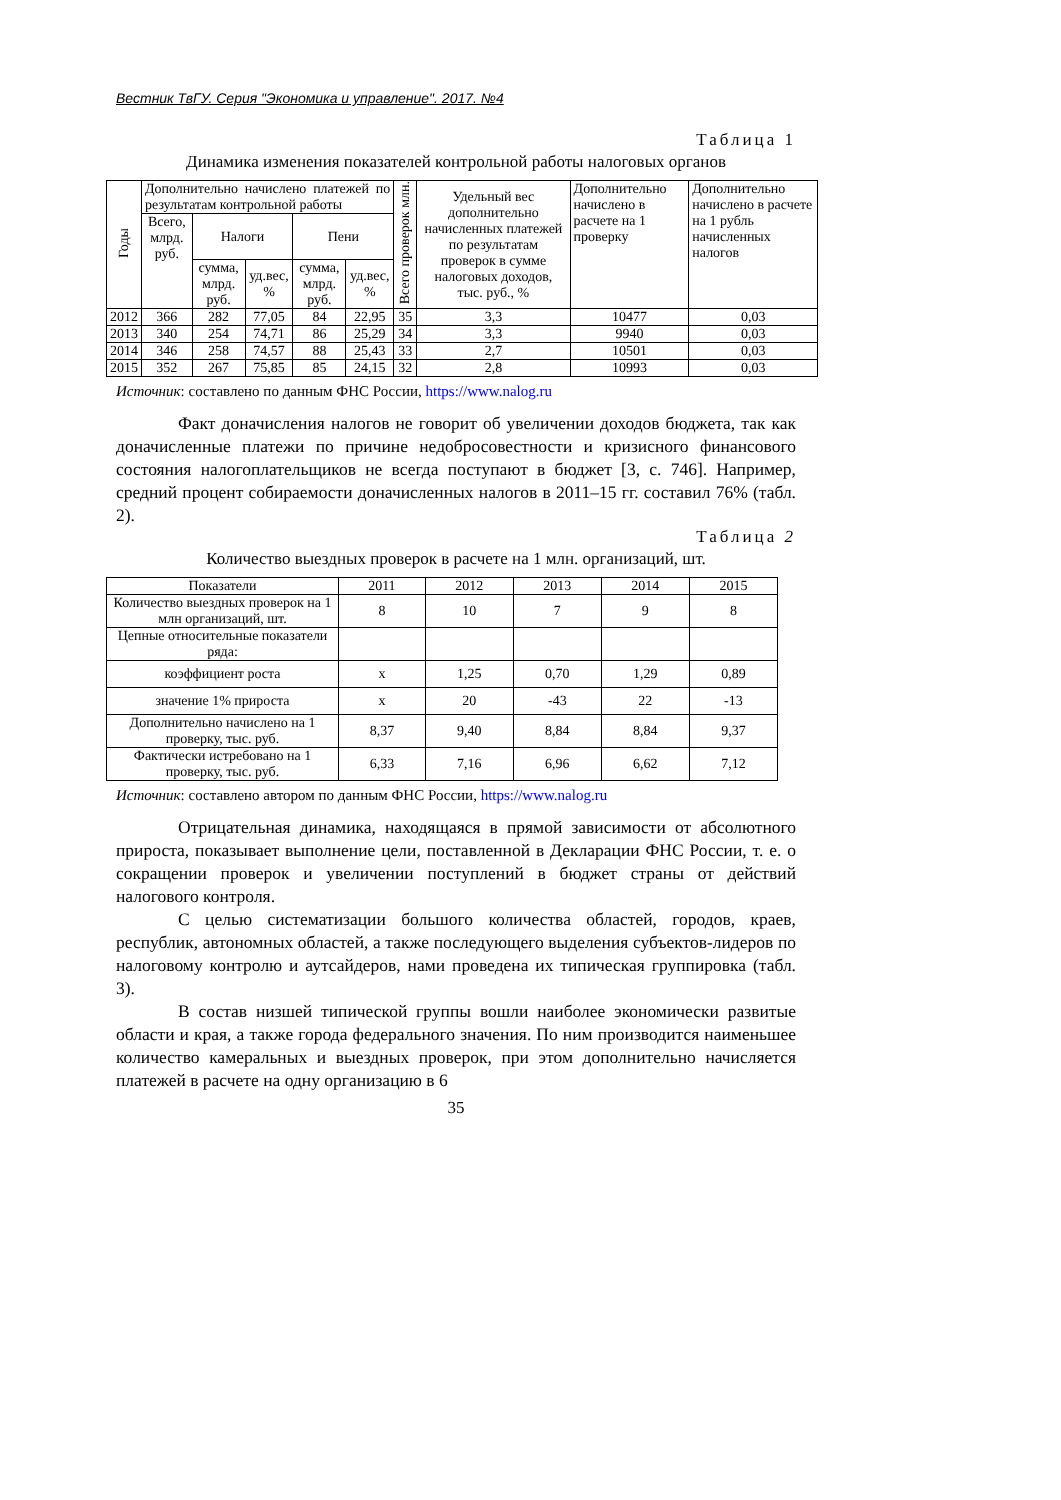Вестник ТвГУ. Серия "Экономика и управление". 2017. №4
Таблица 1
Динамика изменения показателей контрольной работы налоговых органов
| Годы | Дополнительно начислено платежей по результатам контрольной работы | | | | | Всего проверок млн. | Удельный вес дополнительно начисленных платежей по результатам проверок в сумме налоговых доходов, тыс. руб., % | Дополнительно начислено в расчете на 1 проверку | Дополнительно начислено в расчете на 1 рубль начисленных налогов |
| --- | --- | --- | --- | --- | --- | --- | --- | --- | --- |
| | Всего, млрд. руб. | Налоги | | Пени | | | | | |
| | | сумма, млрд. руб. | уд.вес, % | сумма, млрд. руб. | уд.вес, % | | | | |
| 2012 | 366 | 282 | 77,05 | 84 | 22,95 | 35 | 3,3 | 10477 | 0,03 |
| 2013 | 340 | 254 | 74,71 | 86 | 25,29 | 34 | 3,3 | 9940 | 0,03 |
| 2014 | 346 | 258 | 74,57 | 88 | 25,43 | 33 | 2,7 | 10501 | 0,03 |
| 2015 | 352 | 267 | 75,85 | 85 | 24,15 | 32 | 2,8 | 10993 | 0,03 |
Источник: составлено по данным ФНС России, https://www.nalog.ru
Факт доначисления налогов не говорит об увеличении доходов бюджета, так как доначисленные платежи по причине недобросовестности и кризисного финансового состояния налогоплательщиков не всегда поступают в бюджет [3, с. 746]. Например, средний процент собираемости доначисленных налогов в 2011–15 гг. составил 76% (табл. 2).
Таблица 2
Количество выездных проверок в расчете на 1 млн. организаций, шт.
| Показатели | 2011 | 2012 | 2013 | 2014 | 2015 |
| --- | --- | --- | --- | --- | --- |
| Количество выездных проверок на 1 млн организаций, шт. | 8 | 10 | 7 | 9 | 8 |
| Цепные относительные показатели ряда: | | | | | |
| коэффициент роста | х | 1,25 | 0,70 | 1,29 | 0,89 |
| значение 1% прироста | х | 20 | -43 | 22 | -13 |
| Дополнительно начислено на 1 проверку, тыс. руб. | 8,37 | 9,40 | 8,84 | 8,84 | 9,37 |
| Фактически истребовано на 1 проверку, тыс. руб. | 6,33 | 7,16 | 6,96 | 6,62 | 7,12 |
Источник: составлено автором по данным ФНС России, https://www.nalog.ru
Отрицательная динамика, находящаяся в прямой зависимости от абсолютного прироста, показывает выполнение цели, поставленной в Декларации ФНС России, т. е. о сокращении проверок и увеличении поступлений в бюджет страны от действий налогового контроля.
С целью систематизации большого количества областей, городов, краев, республик, автономных областей, а также последующего выделения субъектов-лидеров по налоговому контролю и аутсайдеров, нами проведена их типическая группировка (табл. 3).
В состав низшей типической группы вошли наиболее экономически развитые области и края, а также города федерального значения. По ним производится наименьшее количество камеральных и выездных проверок, при этом дополнительно начисляется платежей в расчете на одну организацию в 6
35